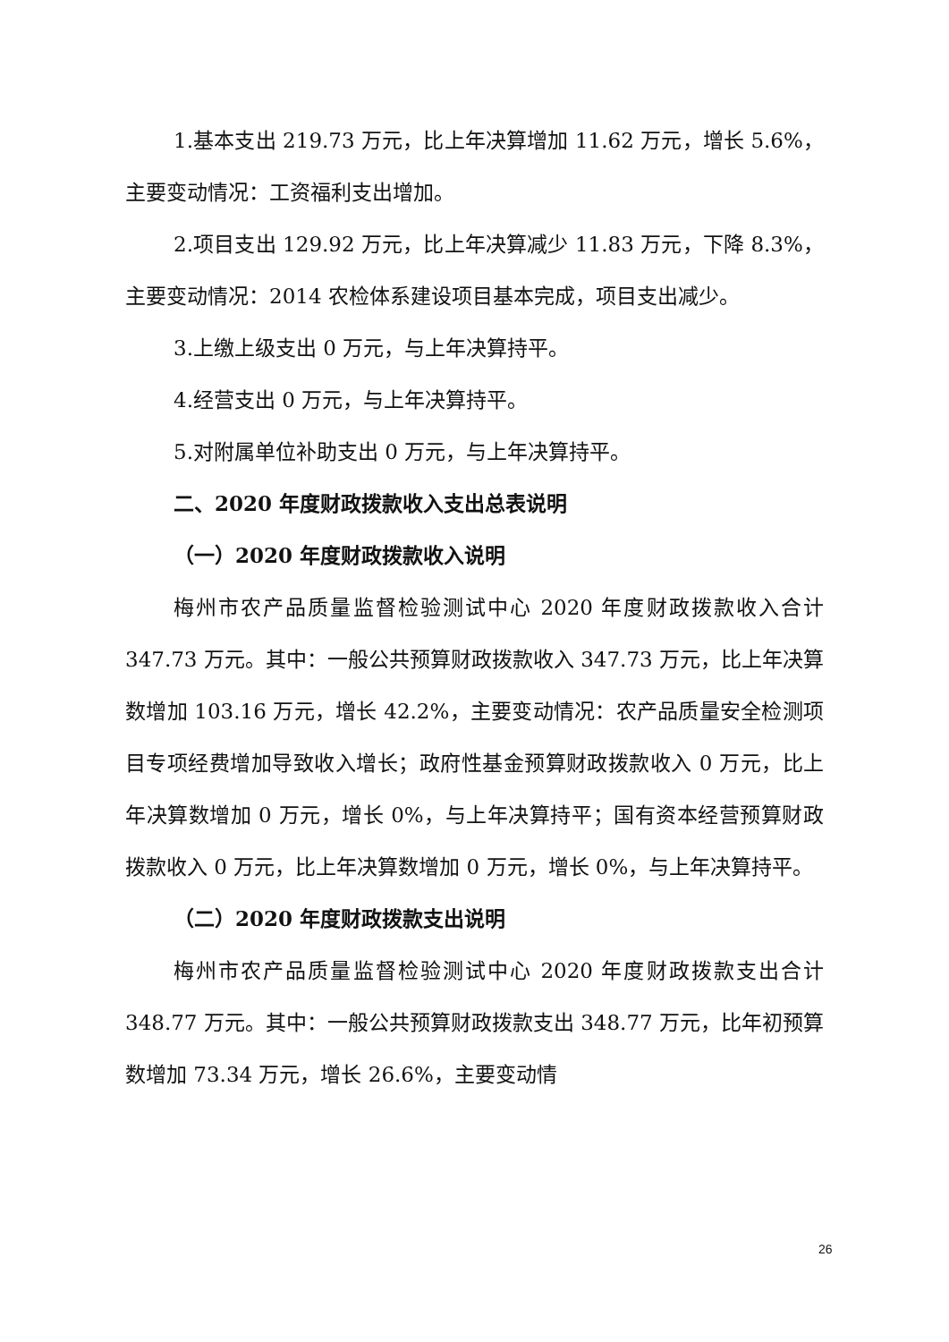1.基本支出 219.73 万元，比上年决算增加 11.62 万元，增长 5.6%，主要变动情况：工资福利支出增加。
2.项目支出 129.92 万元，比上年决算减少 11.83 万元，下降 8.3%，主要变动情况：2014 农检体系建设项目基本完成，项目支出减少。
3.上缴上级支出 0 万元，与上年决算持平。
4.经营支出 0 万元，与上年决算持平。
5.对附属单位补助支出 0 万元，与上年决算持平。
二、2020 年度财政拨款收入支出总表说明
（一）2020 年度财政拨款收入说明
梅州市农产品质量监督检验测试中心 2020 年度财政拨款收入合计 347.73 万元。其中：一般公共预算财政拨款收入 347.73 万元，比上年决算数增加 103.16 万元，增长 42.2%，主要变动情况：农产品质量安全检测项目专项经费增加导致收入增长；政府性基金预算财政拨款收入 0 万元，比上年决算数增加 0 万元，增长 0%，与上年决算持平；国有资本经营预算财政拨款收入 0 万元，比上年决算数增加 0 万元，增长 0%，与上年决算持平。
（二）2020 年度财政拨款支出说明
梅州市农产品质量监督检验测试中心 2020 年度财政拨款支出合计 348.77 万元。其中：一般公共预算财政拨款支出 348.77 万元，比年初预算数增加 73.34 万元，增长 26.6%，主要变动情
26